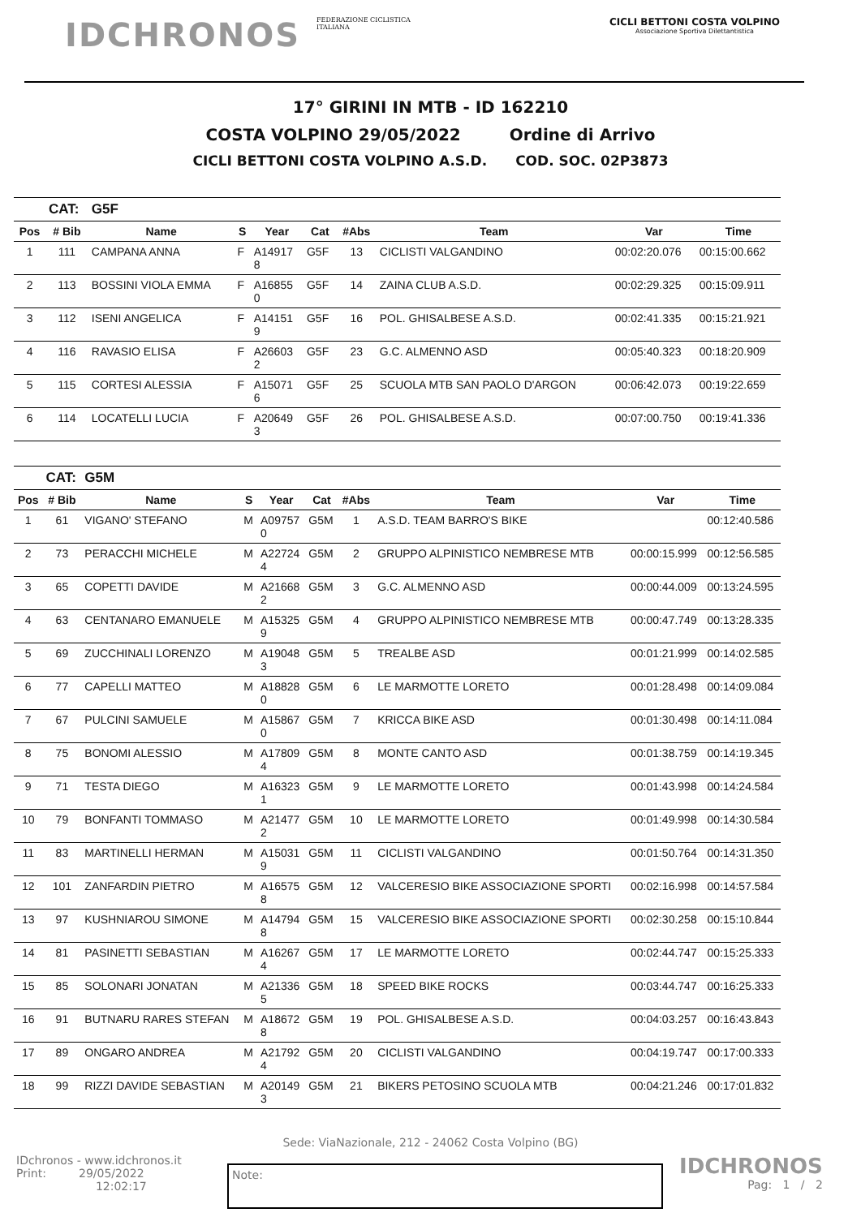IDCHRONOS FEDERAZIONE CICLISTICA
ITALIANA
CICLI BETTONI COSTA VOLPINO
Associazione Sportiva Dilettantistica
17° GIRINI IN MTB - ID 162210
COSTA VOLPINO 29/05/2022 Ordine di Arrivo
CICLI BETTONI COSTA VOLPINO A.S.D. COD. SOC. 02P3873
| | CAT: | G5F | | | | | | | |
| Pos | # Bib | Name | S | Year | Cat | #Abs | Team | Var | Time |
| 1 | 111 | CAMPANA ANNA | F | A14917 8 | G5F | 13 | CICLISTI VALGANDINO | 00:02:20.076 | 00:15:00.662 |
| 2 | 113 | BOSSINI VIOLA EMMA | F | A16855 0 | G5F | 14 | ZAINA CLUB A.S.D. | 00:02:29.325 | 00:15:09.911 |
| 3 | 112 | ISENI ANGELICA | F | A14151 9 | G5F | 16 | POL. GHISALBESE A.S.D. | 00:02:41.335 | 00:15:21.921 |
| 4 | 116 | RAVASIO ELISA | F | A26603 2 | G5F | 23 | G.C. ALMENNO ASD | 00:05:40.323 | 00:18:20.909 |
| 5 | 115 | CORTESI ALESSIA | F | A15071 6 | G5F | 25 | SCUOLA MTB SAN PAOLO D'ARGON | 00:06:42.073 | 00:19:22.659 |
| 6 | 114 | LOCATELLI LUCIA | F | A20649 3 | G5F | 26 | POL. GHISALBESE A.S.D. | 00:07:00.750 | 00:19:41.336 |
| | CAT: | G5M | | | | | | | |
| Pos | # Bib | Name | S | Year | Cat | #Abs | Team | Var | Time |
| 1 | 61 | VIGANO' STEFANO | M | A09757 0 | G5M | 1 | A.S.D. TEAM BARRO'S BIKE | | 00:12:40.586 |
| 2 | 73 | PERACCHI MICHELE | M | A22724 4 | G5M | 2 | GRUPPO ALPINISTICO NEMBRESE MTB | 00:00:15.999 | 00:12:56.585 |
| 3 | 65 | COPETTI DAVIDE | M | A21668 2 | G5M | 3 | G.C. ALMENNO ASD | 00:00:44.009 | 00:13:24.595 |
| 4 | 63 | CENTANARO EMANUELE | M | A15325 9 | G5M | 4 | GRUPPO ALPINISTICO NEMBRESE MTB | 00:00:47.749 | 00:13:28.335 |
| 5 | 69 | ZUCCHINALI LORENZO | M | A19048 3 | G5M | 5 | TREALBE ASD | 00:01:21.999 | 00:14:02.585 |
| 6 | 77 | CAPELLI MATTEO | M | A18828 0 | G5M | 6 | LE MARMOTTE LORETO | 00:01:28.498 | 00:14:09.084 |
| 7 | 67 | PULCINI SAMUELE | M | A15867 0 | G5M | 7 | KRICCA BIKE ASD | 00:01:30.498 | 00:14:11.084 |
| 8 | 75 | BONOMI ALESSIO | M | A17809 4 | G5M | 8 | MONTE CANTO ASD | 00:01:38.759 | 00:14:19.345 |
| 9 | 71 | TESTA DIEGO | M | A16323 1 | G5M | 9 | LE MARMOTTE LORETO | 00:01:43.998 | 00:14:24.584 |
| 10 | 79 | BONFANTI TOMMASO | M | A21477 2 | G5M | 10 | LE MARMOTTE LORETO | 00:01:49.998 | 00:14:30.584 |
| 11 | 83 | MARTINELLI HERMAN | M | A15031 9 | G5M | 11 | CICLISTI VALGANDINO | 00:01:50.764 | 00:14:31.350 |
| 12 | 101 | ZANFARDIN PIETRO | M | A16575 8 | G5M | 12 | VALCERESIO BIKE ASSOCIAZIONE SPORTI | 00:02:16.998 | 00:14:57.584 |
| 13 | 97 | KUSHNIAROU SIMONE | M | A14794 8 | G5M | 15 | VALCERESIO BIKE ASSOCIAZIONE SPORTI | 00:02:30.258 | 00:15:10.844 |
| 14 | 81 | PASINETTI SEBASTIAN | M | A16267 4 | G5M | 17 | LE MARMOTTE LORETO | 00:02:44.747 | 00:15:25.333 |
| 15 | 85 | SOLONARI JONATAN | M | A21336 5 | G5M | 18 | SPEED BIKE ROCKS | 00:03:44.747 | 00:16:25.333 |
| 16 | 91 | BUTNARU RARES STEFAN | M | A18672 8 | G5M | 19 | POL. GHISALBESE A.S.D. | 00:04:03.257 | 00:16:43.843 |
| 17 | 89 | ONGARO ANDREA | M | A21792 4 | G5M | 20 | CICLISTI VALGANDINO | 00:04:19.747 | 00:17:00.333 |
| 18 | 99 | RIZZI DAVIDE SEBASTIAN | M | A20149 3 | G5M | 21 | BIKERS PETOSINO SCUOLA MTB | 00:04:21.246 | 00:17:01.832 |
Sede: ViaNazionale, 212 - 24062 Costa Volpino (BG)
IDchronos - www.idchronos.it
Print: 29/05/2022
12:02:17
Note:
IDCHRONOS
Pag: 1 / 2